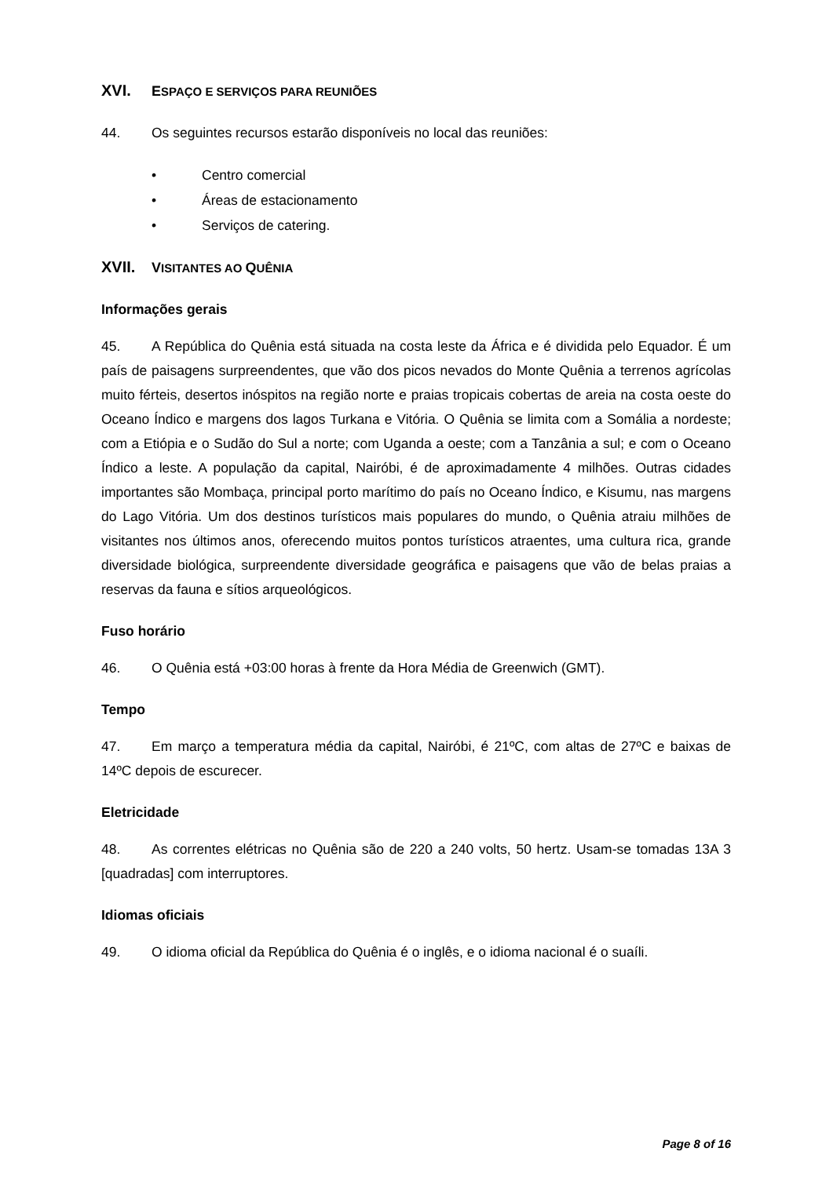XVI. ESPAÇO E SERVIÇOS PARA REUNIÕES
44. Os seguintes recursos estarão disponíveis no local das reuniões:
• Centro comercial
• Áreas de estacionamento
• Serviços de catering.
XVII. VISITANTES AO QUÊNIA
Informações gerais
45. A República do Quênia está situada na costa leste da África e é dividida pelo Equador. É um país de paisagens surpreendentes, que vão dos picos nevados do Monte Quênia a terrenos agrícolas muito férteis, desertos inóspitos na região norte e praias tropicais cobertas de areia na costa oeste do Oceano Índico e margens dos lagos Turkana e Vitória. O Quênia se limita com a Somália a nordeste; com a Etiópia e o Sudão do Sul a norte; com Uganda a oeste; com a Tanzânia a sul; e com o Oceano Índico a leste. A população da capital, Nairóbi, é de aproximadamente 4 milhões. Outras cidades importantes são Mombaça, principal porto marítimo do país no Oceano Índico, e Kisumu, nas margens do Lago Vitória. Um dos destinos turísticos mais populares do mundo, o Quênia atraiu milhões de visitantes nos últimos anos, oferecendo muitos pontos turísticos atraentes, uma cultura rica, grande diversidade biológica, surpreendente diversidade geográfica e paisagens que vão de belas praias a reservas da fauna e sítios arqueológicos.
Fuso horário
46. O Quênia está +03:00 horas à frente da Hora Média de Greenwich (GMT).
Tempo
47. Em março a temperatura média da capital, Nairóbi, é 21ºC, com altas de 27ºC e baixas de 14ºC depois de escurecer.
Eletricidade
48. As correntes elétricas no Quênia são de 220 a 240 volts, 50 hertz. Usam-se tomadas 13A 3 [quadradas] com interruptores.
Idiomas oficiais
49. O idioma oficial da República do Quênia é o inglês, e o idioma nacional é o suaíli.
Page 8 of 16